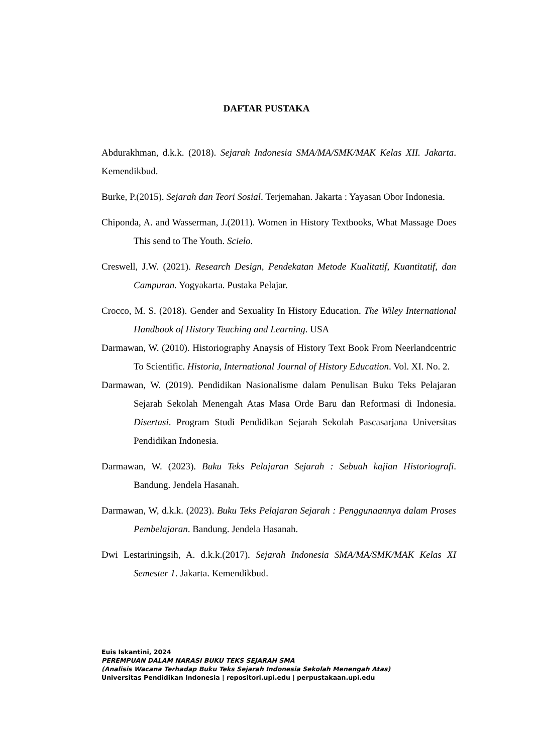DAFTAR PUSTAKA
Abdurakhman, d.k.k. (2018). Sejarah Indonesia SMA/MA/SMK/MAK Kelas XII. Jakarta. Kemendikbud.
Burke, P.(2015). Sejarah dan Teori Sosial. Terjemahan. Jakarta : Yayasan Obor Indonesia.
Chiponda, A. and Wasserman, J.(2011). Women in History Textbooks, What Massage Does This send to The Youth. Scielo.
Creswell, J.W. (2021). Research Design, Pendekatan Metode Kualitatif, Kuantitatif, dan Campuran. Yogyakarta. Pustaka Pelajar.
Crocco, M. S. (2018). Gender and Sexuality In History Education. The Wiley International Handbook of History Teaching and Learning. USA
Darmawan, W. (2010). Historiography Anaysis of History Text Book From Neerlandcentric To Scientific. Historia, International Journal of History Education. Vol. XI. No. 2.
Darmawan, W. (2019). Pendidikan Nasionalisme dalam Penulisan Buku Teks Pelajaran Sejarah Sekolah Menengah Atas Masa Orde Baru dan Reformasi di Indonesia. Disertasi. Program Studi Pendidikan Sejarah Sekolah Pascasarjana Universitas Pendidikan Indonesia.
Darmawan, W. (2023). Buku Teks Pelajaran Sejarah : Sebuah kajian Historiografi. Bandung. Jendela Hasanah.
Darmawan, W, d.k.k. (2023). Buku Teks Pelajaran Sejarah : Penggunaannya dalam Proses Pembelajaran. Bandung. Jendela Hasanah.
Dwi Lestariningsih, A. d.k.k.(2017). Sejarah Indonesia SMA/MA/SMK/MAK Kelas XI Semester 1. Jakarta. Kemendikbud.
Euis Iskantini, 2024
PEREMPUAN DALAM NARASI BUKU TEKS SEJARAH SMA
(Analisis Wacana Terhadap Buku Teks Sejarah Indonesia Sekolah Menengah Atas)
Universitas Pendidikan Indonesia | repositori.upi.edu | perpustakaan.upi.edu